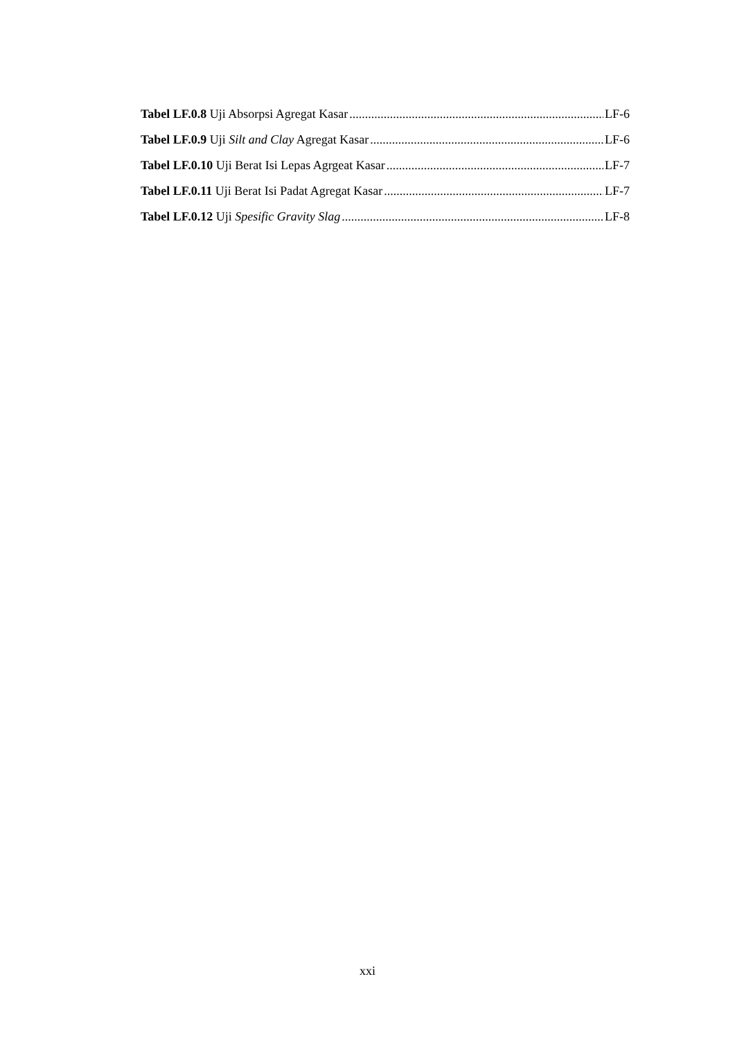Tabel LF.0.8 Uji Absorpsi Agregat Kasar LF-6
Tabel LF.0.9 Uji Silt and Clay Agregat Kasar LF-6
Tabel LF.0.10 Uji Berat Isi Lepas Agrgeat Kasar LF-7
Tabel LF.0.11 Uji Berat Isi Padat Agregat Kasar LF-7
Tabel LF.0.12 Uji Spesific Gravity Slag LF-8
xxi